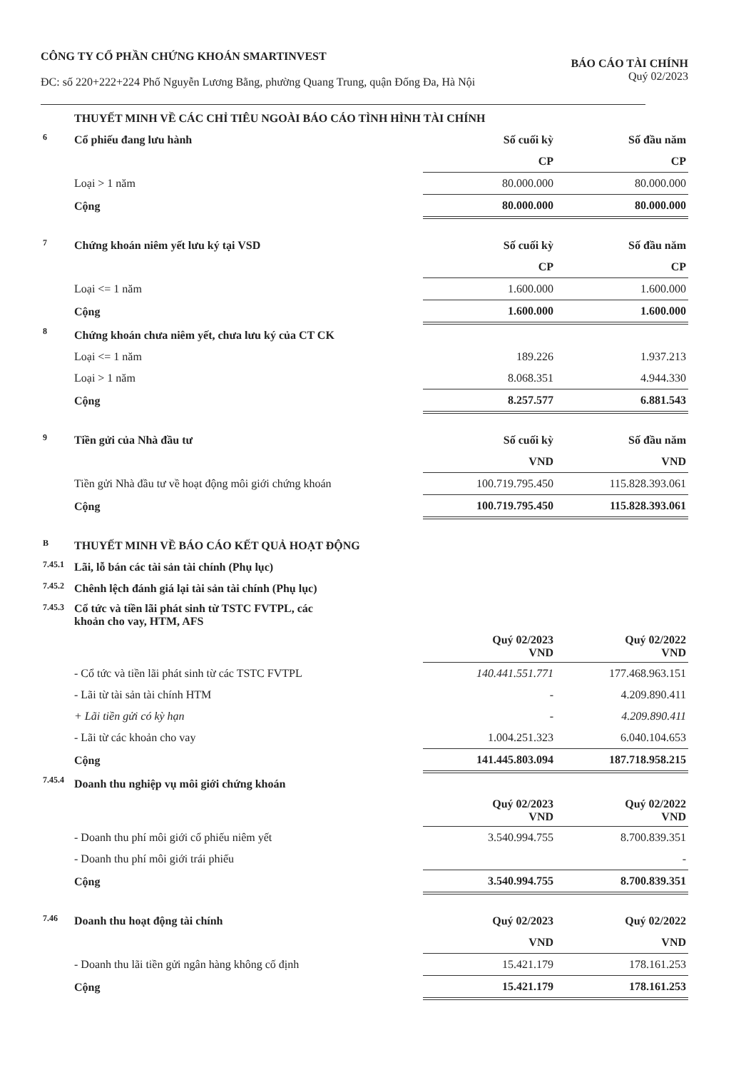CÔNG TY CỔ PHẦN CHỨNG KHOÁN SMARTINVEST
ĐC: số 220+222+224 Phố Nguyễn Lương Bằng, phường Quang Trung, quận Đống Đa, Hà Nội
BÁO CÁO TÀI CHÍNH
Quý 02/2023
| | THUYẾT MINH VỀ CÁC CHỈ TIÊU NGOÀI BÁO CÁO TÌNH HÌNH TÀI CHÍNH | | |
| 6 | Cổ phiếu đang lưu hành | Số cuối kỳ | Số đầu năm |
| | | CP | CP |
| | Loại > 1 năm | 80.000.000 | 80.000.000 |
| | Cộng | 80.000.000 | 80.000.000 |
| 7 | Chứng khoán niêm yết lưu ký tại VSD | Số cuối kỳ | Số đầu năm |
| | | CP | CP |
| | Loại <= 1 năm | 1.600.000 | 1.600.000 |
| | Cộng | 1.600.000 | 1.600.000 |
| 8 | Chứng khoán chưa niêm yết, chưa lưu ký của CT CK | | |
| | Loại <= 1 năm | 189.226 | 1.937.213 |
| | Loại > 1 năm | 8.068.351 | 4.944.330 |
| | Cộng | 8.257.577 | 6.881.543 |
| 9 | Tiền gửi của Nhà đầu tư | Số cuối kỳ | Số đầu năm |
| | | VND | VND |
| | Tiền gửi Nhà đầu tư về hoạt động môi giới chứng khoán | 100.719.795.450 | 115.828.393.061 |
| | Cộng | 100.719.795.450 | 115.828.393.061 |
| B | THUYẾT MINH VỀ BÁO CÁO KẾT QUẢ HOẠT ĐỘNG | | |
| 7.45.1 | Lãi, lỗ bán các tài sản tài chính (Phụ lục) | | |
| 7.45.2 | Chênh lệch đánh giá lại tài sản tài chính (Phụ lục) | | |
| 7.45.3 | Cổ tức và tiền lãi phát sinh từ TSTC FVTPL, các khoản cho vay, HTM, AFS | | |
| | | Quý 02/2023 VND | Quý 02/2022 VND |
| | - Cổ tức và tiền lãi phát sinh từ các TSTC FVTPL | 140.441.551.771 | 177.468.963.151 |
| | - Lãi từ tài sản tài chính HTM | - | 4.209.890.411 |
| | + Lãi tiền gửi có kỳ hạn | - | 4.209.890.411 |
| | - Lãi từ các khoản cho vay | 1.004.251.323 | 6.040.104.653 |
| | Cộng | 141.445.803.094 | 187.718.958.215 |
| 7.45.4 | Doanh thu nghiệp vụ môi giới chứng khoán | | |
| | | Quý 02/2023 VND | Quý 02/2022 VND |
| | - Doanh thu phí môi giới cổ phiếu niêm yết | 3.540.994.755 | 8.700.839.351 |
| | - Doanh thu phí môi giới trái phiếu | | - |
| | Cộng | 3.540.994.755 | 8.700.839.351 |
| 7.46 | Doanh thu hoạt động tài chính | Quý 02/2023 | Quý 02/2022 |
| | | VND | VND |
| | - Doanh thu lãi tiền gửi ngân hàng không cố định | 15.421.179 | 178.161.253 |
| | Cộng | 15.421.179 | 178.161.253 |